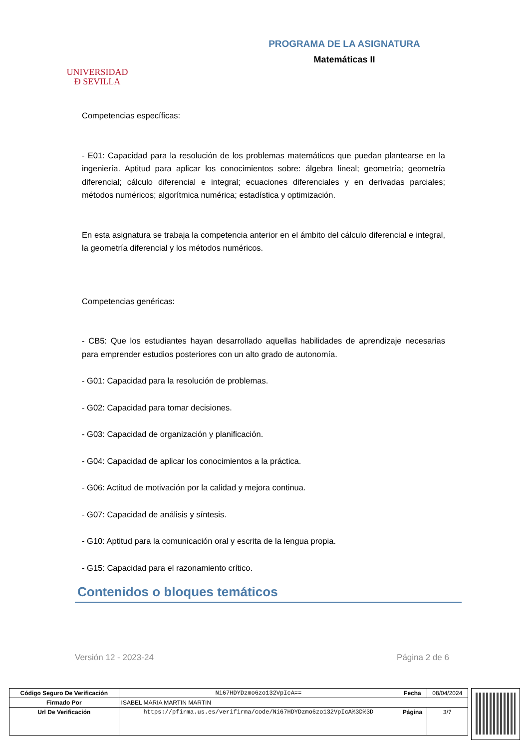UNIVERSIDAD
Ð SEVILLA
PROGRAMA DE LA ASIGNATURA
Matemáticas II
Competencias específicas:
- E01: Capacidad para la resolución de los problemas matemáticos que puedan plantearse en la ingeniería. Aptitud para aplicar los conocimientos sobre: álgebra lineal; geometría; geometría diferencial; cálculo diferencial e integral; ecuaciones diferenciales y en derivadas parciales; métodos numéricos; algorítmica numérica; estadística y optimización.
En esta asignatura se trabaja la competencia anterior en el ámbito del cálculo diferencial e integral, la geometría diferencial y los métodos numéricos.
Competencias genéricas:
- CB5: Que los estudiantes hayan desarrollado aquellas habilidades de aprendizaje necesarias para emprender estudios posteriores con un alto grado de autonomía.
- G01: Capacidad para la resolución de problemas.
- G02: Capacidad para tomar decisiones.
- G03: Capacidad de organización y planificación.
- G04: Capacidad de aplicar los conocimientos a la práctica.
- G06: Actitud de motivación por la calidad y mejora continua.
- G07: Capacidad de análisis y síntesis.
- G10: Aptitud para la comunicación oral y escrita de la lengua propia.
- G15: Capacidad para el razonamiento crítico.
Contenidos o bloques temáticos
Versión 12 - 2023-24 Página 2 de 6
| Código Seguro De Verificación | Ni67HDYDzmo6zo132VpIcA== | Fecha | 08/04/2024 |
| Firmado Por | ISABEL MARIA MARTIN MARTIN | | |
| Url De Verificación | https://pfirma.us.es/verifirma/code/Ni67HDYDzmo6zo132VpIcA%3D%3D | Página | 3/7 |